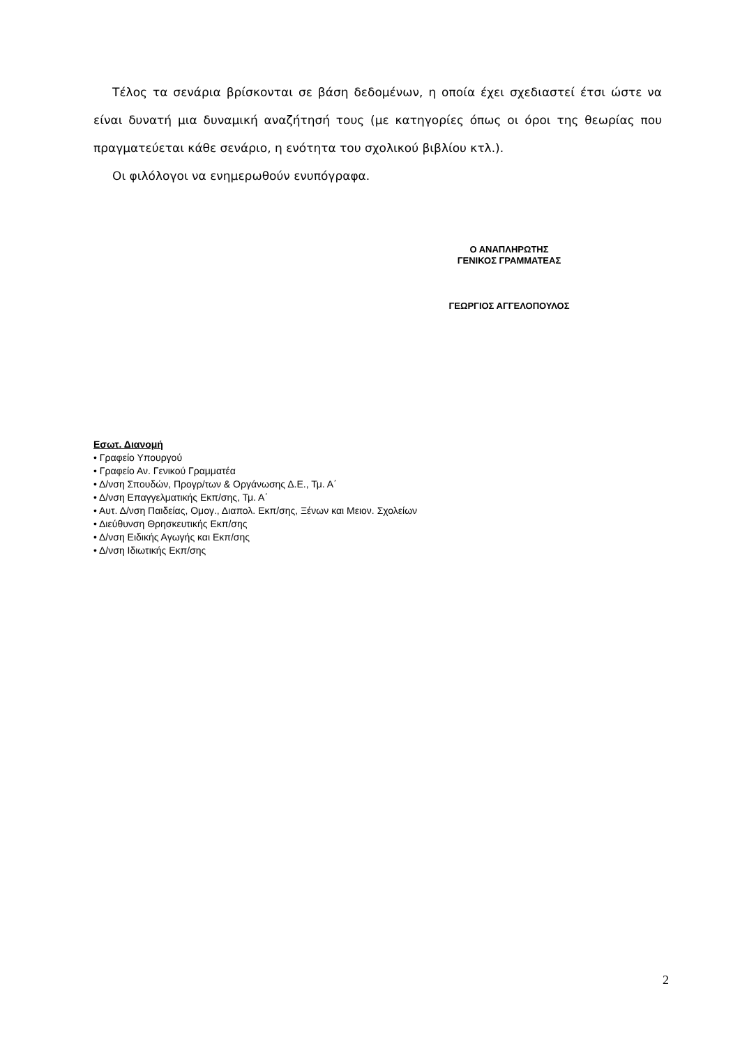Τέλος τα σενάρια βρίσκονται σε βάση δεδομένων, η οποία έχει σχεδιαστεί έτσι ώστε να είναι δυνατή μια δυναμική αναζήτησή τους (με κατηγορίες όπως οι όροι της θεωρίας που πραγματεύεται κάθε σενάριο, η ενότητα του σχολικού βιβλίου κτλ.).
Οι φιλόλογοι να ενημερωθούν ενυπόγραφα.
Ο ΑΝΑΠΛΗΡΩΤΗΣ
ΓΕΝΙΚΟΣ ΓΡΑΜΜΑΤΕΑΣ
ΓΕΩΡΓΙΟΣ ΑΓΓΕΛΟΠΟΥΛΟΣ
Εσωτ. Διανομή
• Γραφείο Υπουργού
• Γραφείο Αν. Γενικού Γραμματέα
• Δ/νση Σπουδών, Προγρ/των & Οργάνωσης Δ.Ε., Τμ. Α΄
• Δ/νση Επαγγελματικής Εκπ/σης, Τμ. Α΄
• Αυτ. Δ/νση Παιδείας, Ομογ., Διαπολ. Εκπ/σης, Ξένων και Μειον. Σχολείων
• Διεύθυνση Θρησκευτικής Εκπ/σης
• Δ/νση Ειδικής Αγωγής και Εκπ/σης
• Δ/νση Ιδιωτικής Εκπ/σης
2